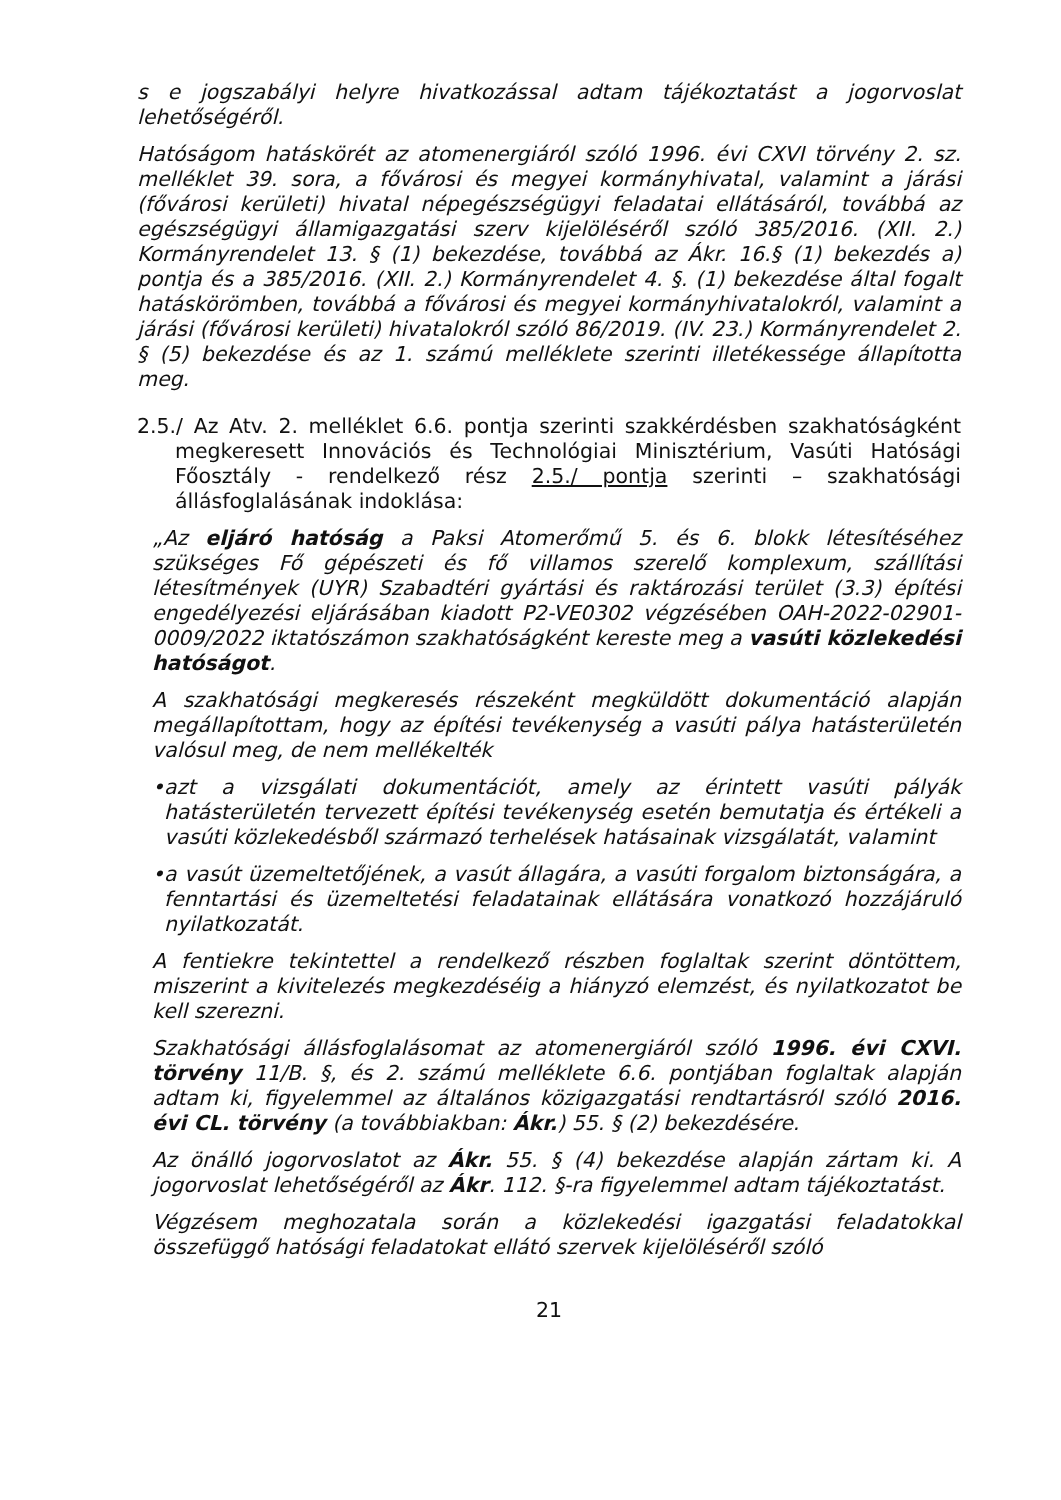s e jogszabályi helyre hivatkozással adtam tájékoztatást a jogorvoslat lehetőségéről.
Hatóságom hatáskörét az atomenergiáról szóló 1996. évi CXVI törvény 2. sz. melléklet 39. sora, a fővárosi és megyei kormányhivatal, valamint a járási (fővárosi kerületi) hivatal népegészségügyi feladatai ellátásáról, továbbá az egészségügyi államigazgatási szerv kijelöléséről szóló 385/2016. (XII. 2.) Kormányrendelet 13. § (1) bekezdése, továbbá az Ákr. 16.§ (1) bekezdés a) pontja és a 385/2016. (XII. 2.) Kormányrendelet 4. §. (1) bekezdése által fogalt hatáskörömben, továbbá a fővárosi és megyei kormányhivatalokról, valamint a járási (fővárosi kerületi) hivatalokról szóló 86/2019. (IV. 23.) Kormányrendelet 2. § (5) bekezdése és az 1. számú melléklete szerinti illetékessége állapította meg.
2.5./ Az Atv. 2. melléklet 6.6. pontja szerinti szakkérdésben szakhatóságként megkeresett Innovációs és Technológiai Minisztérium, Vasúti Hatósági Főosztály - rendelkező rész 2.5./ pontja szerinti – szakhatósági állásfoglalásának indoklása:
„Az eljáró hatóság a Paksi Atomerőmű 5. és 6. blokk létesítéséhez szükséges Fő gépészeti és fő villamos szerelő komplexum, szállítási létesítmények (UYR) Szabadtéri gyártási és raktározási terület (3.3) építési engedélyezési eljárásában kiadott P2-VE0302 végzésében OAH-2022-02901-0009/2022 iktatószámon szakhatóságként kereste meg a vasúti közlekedési hatóságot.
A szakhatósági megkeresés részeként megküldött dokumentáció alapján megállapítottam, hogy az építési tevékenység a vasúti pálya hatásterületén valósul meg, de nem mellékelték
•azt a vizsgálati dokumentációt, amely az érintett vasúti pályák hatásterületén tervezett építési tevékenység esetén bemutatja és értékeli a vasúti közlekedésből származó terhelések hatásainak vizsgálatát, valamint
•a vasút üzemeltetőjének, a vasút állagára, a vasúti forgalom biztonságára, a fenntartási és üzemeltetési feladatainak ellátására vonatkozó hozzájáruló nyilatkozatát.
A fentiekre tekintettel a rendelkező részben foglaltak szerint döntöttem, miszerint a kivitelezés megkezdéséig a hiányzó elemzést, és nyilatkozatot be kell szerezni.
Szakhatósági állásfoglalásomat az atomenergiáról szóló 1996. évi CXVI. törvény 11/B. §, és 2. számú melléklete 6.6. pontjában foglaltak alapján adtam ki, figyelemmel az általános közigazgatási rendtartásról szóló 2016. évi CL. törvény (a továbbiakban: Ákr.) 55. § (2) bekezdésére.
Az önálló jogorvoslatot az Ákr. 55. § (4) bekezdése alapján zártam ki. A jogorvoslat lehetőségéről az Ákr. 112. §-ra figyelemmel adtam tájékoztatást.
Végzésem meghozatala során a közlekedési igazgatási feladatokkal összefüggő hatósági feladatokat ellátó szervek kijelöléséről szóló
21